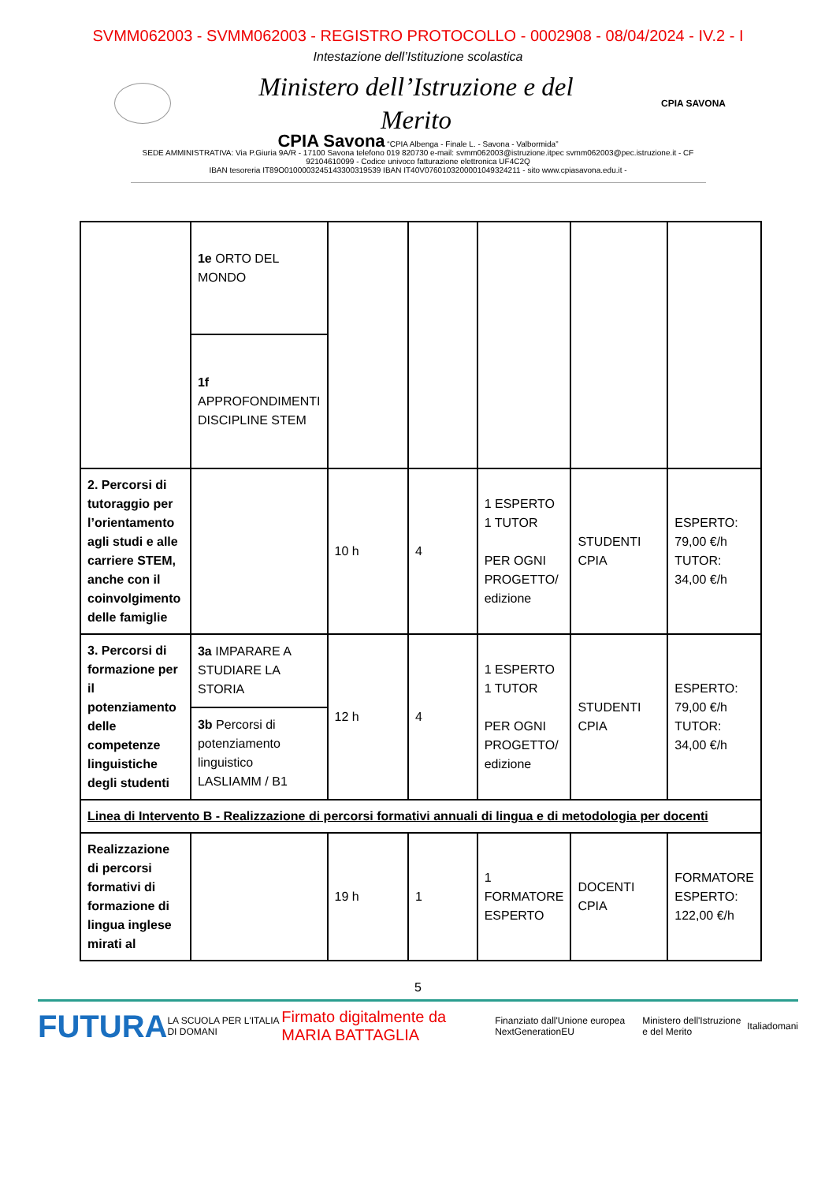SVMM062003 - SVMM062003 - REGISTRO PROTOCOLLO - 0002908 - 08/04/2024 - IV.2 - I
Intestazione dell’Istituzione scolastica
Ministero dell’Istruzione e del
Merito
CPIA SAVONA
CPIA Savona “CPIA Albenga - Finale L. - Savona - Valbormida”
SEDE AMMINISTRATIVA: Via P.Giuria 9A/R - 17100 Savona telefono 019 820730 e-mail: svmm062003@istruzione.itpec svmm062003@pec.istruzione.it - CF 92104610099 - Codice univoco fatturazione elettronica UF4C2Q
IBAN tesoreria IT89O0100003245143300319539 IBAN IT40V0760103200001049324211 - sito www.cpiasavona.edu.it -
| | 1e ORTO DEL MONDO | | | | | |
| | 1f APPROFONDIMENTI DISCIPLINE STEM | | | | | |
| 2. Percorsi di tutoraggio per l’orientamento agli studi e alle carriere STEM, anche con il coinvolgimento delle famiglie | | 10 h | 4 | 1 ESPERTO 1 TUTOR PER OGNI PROGETTO/ edizione | STUDENTI CPIA | ESPERTO: 79,00 €/h TUTOR: 34,00 €/h |
| 3. Percorsi di formazione per il potenziamento delle competenze linguistiche degli studenti | 3a IMPARARE A STUDIARE LA STORIA | 12 h | 4 | 1 ESPERTO 1 TUTOR PER OGNI PROGETTO/ edizione | STUDENTI CPIA | ESPERTO: 79,00 €/h TUTOR: 34,00 €/h |
| | 3b Percorsi di potenziamento linguistico LASLIAMM / B1 | | | | | |
| Linea di Intervento B - Realizzazione di percorsi formativi annuali di lingua e di metodologia per docenti | | | | | | |
| Realizzazione di percorsi formativi di formazione di lingua inglese mirati al | | 19 h | 1 | 1 FORMATORE ESPERTO | DOCENTI CPIA | FORMATORE ESPERTO: 122,00 €/h |
5
FUTURA LA SCUOLA PER L'ITALIA DI DOMANI Firmato digitalmente da MARIA BATTAGLIA Finanziato dall'Unione europea NextGenerationEU Ministero dell'Istruzione e del Merito Italiadomani